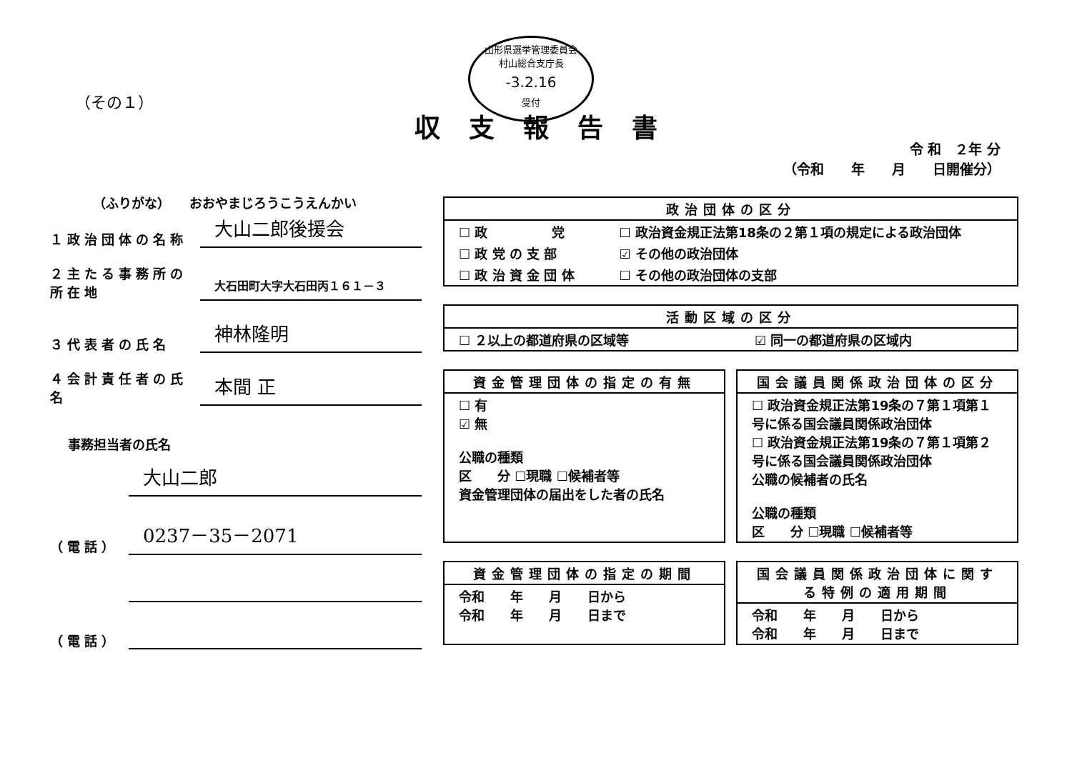（その１）
山形県選挙管理委員会
村山総合支庁長
-3.2.16
受付
収支報告書
令 和　２年 分
（令和　　年　　月　　日開催分）
（ふりがな）　　おおやまじろうこうえんかい
１政治団体の名称 大山二郎後援会
２主たる事務所の所在地 大石田町大字大石田丙１６１－３
３代表者の氏名 神林隆明
４会計責任者の氏名 本間 正
事務担当者の氏名
大山二郎
（電話） 0237－35－2071
（電話）
| 政治団体の区分 | |
| --- | --- |
| ☐ 政 党 | ☐ 政治資金規正法第18条の２第１項の規定による政治団体 |
| ☐ 政 党 の 支 部 | ☑ その他の政治団体 |
| ☐ 政 治 資 金 団 体 | ☐ その他の政治団体の支部 |
| 活動区域の区分 | |
| --- | --- |
| ☐ ２以上の都道府県の区域等 | ☑ 同一の都道府県の区域内 |
| 資金管理団体の指定の有無 |
| --- |
| ☐ 有 ☑ 無 公職の種類 区 分 ☐現職 ☐候補者等 資金管理団体の届出をした者の氏名 |
| 国会議員関係政治団体の区分 |
| --- |
| ☐ 政治資金規正法第19条の７第１項第１号に係る国会議員関係政治団体 ☐ 政治資金規正法第19条の７第１項第２号に係る国会議員関係政治団体 公職の候補者の氏名 公職の種類 区 分 ☐現職 ☐候補者等 |
| 資金管理団体の指定の期間 |
| --- |
| 令和 年 月 日から 令和 年 月 日まで |
| 国会議員関係政治団体に関する特例の適用期間 |
| --- |
| 令和 年 月 日から 令和 年 月 日まで |